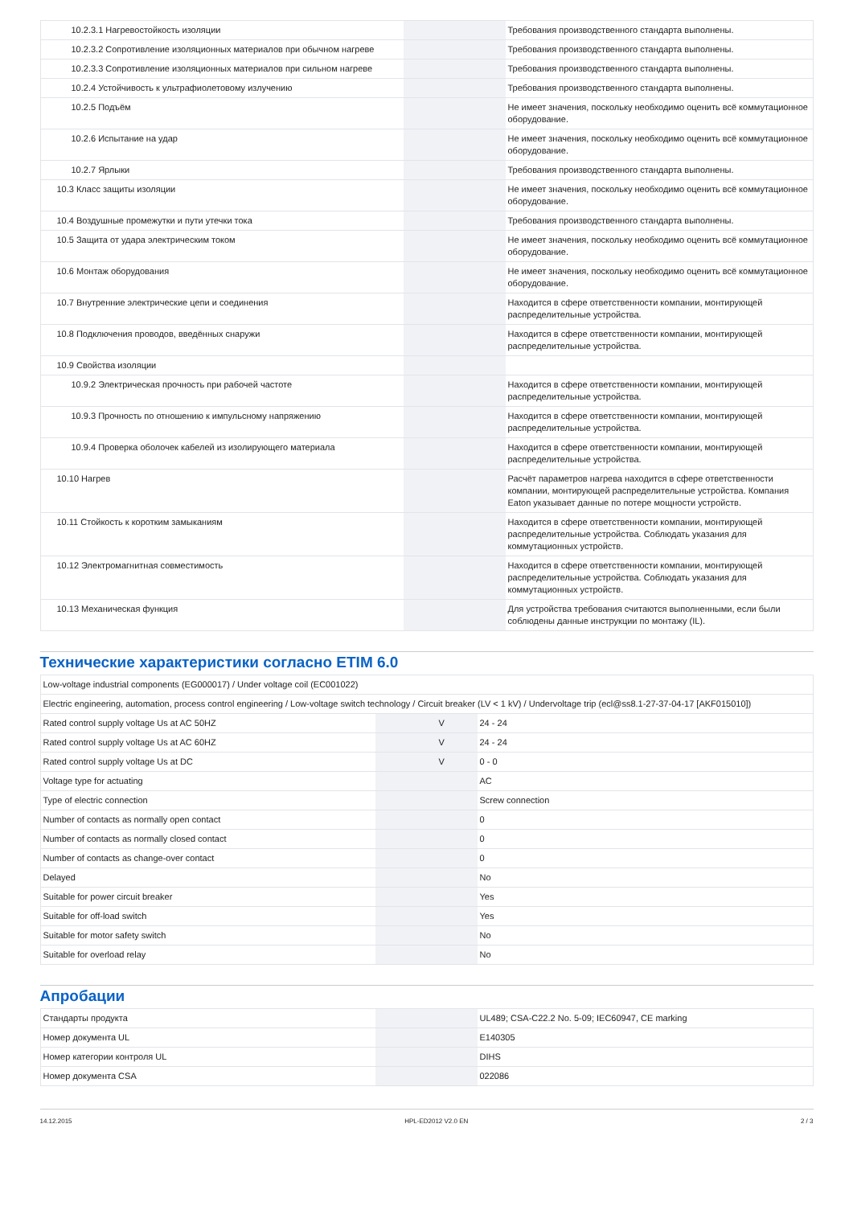| 10.2.3.1 Нагревостойкость изоляции | | | Требования производственного стандарта выполнены. |
| 10.2.3.2 Сопротивление изоляционных материалов при обычном нагреве | | | Требования производственного стандарта выполнены. |
| 10.2.3.3 Сопротивление изоляционных материалов при сильном нагреве | | | Требования производственного стандарта выполнены. |
| 10.2.4 Устойчивость к ультрафиолетовому излучению | | | Требования производственного стандарта выполнены. |
| 10.2.5 Подъём | | | Не имеет значения, поскольку необходимо оценить всё коммутационное оборудование. |
| 10.2.6 Испытание на удар | | | Не имеет значения, поскольку необходимо оценить всё коммутационное оборудование. |
| 10.2.7 Ярлыки | | | Требования производственного стандарта выполнены. |
| 10.3 Класс защиты изоляции | | | Не имеет значения, поскольку необходимо оценить всё коммутационное оборудование. |
| 10.4 Воздушные промежутки и пути утечки тока | | | Требования производственного стандарта выполнены. |
| 10.5 Защита от удара электрическим током | | | Не имеет значения, поскольку необходимо оценить всё коммутационное оборудование. |
| 10.6 Монтаж оборудования | | | Не имеет значения, поскольку необходимо оценить всё коммутационное оборудование. |
| 10.7 Внутренние электрические цепи и соединения | | | Находится в сфере ответственности компании, монтирующей распределительные устройства. |
| 10.8 Подключения проводов, введённых снаружи | | | Находится в сфере ответственности компании, монтирующей распределительные устройства. |
| 10.9 Свойства изоляции | | | |
| 10.9.2 Электрическая прочность при рабочей частоте | | | Находится в сфере ответственности компании, монтирующей распределительные устройства. |
| 10.9.3 Прочность по отношению к импульсному напряжению | | | Находится в сфере ответственности компании, монтирующей распределительные устройства. |
| 10.9.4 Проверка оболочек кабелей из изолирующего материала | | | Находится в сфере ответственности компании, монтирующей распределительные устройства. |
| 10.10 Нагрев | | | Расчёт параметров нагрева находится в сфере ответственности компании, монтирующей распределительные устройства. Компания Eaton указывает данные по потере мощности устройств. |
| 10.11 Стойкость к коротким замыканиям | | | Находится в сфере ответственности компании, монтирующей распределительные устройства. Соблюдать указания для коммутационных устройств. |
| 10.12 Электромагнитная совместимость | | | Находится в сфере ответственности компании, монтирующей распределительные устройства. Соблюдать указания для коммутационных устройств. |
| 10.13 Механическая функция | | | Для устройства требования считаются выполненными, если были соблюдены данные инструкции по монтажу (IL). |
Технические характеристики согласно ETIM 6.0
| Low-voltage industrial components (EG000017) / Under voltage coil (EC001022) | | | |
| Electric engineering, automation, process control engineering / Low-voltage switch technology / Circuit breaker (LV < 1 kV) / Undervoltage trip (ecl@ss8.1-27-37-04-17 [AKF015010]) | | | |
| Rated control supply voltage Us at AC 50HZ | | V | 24 - 24 |
| Rated control supply voltage Us at AC 60HZ | | V | 24 - 24 |
| Rated control supply voltage Us at DC | | V | 0 - 0 |
| Voltage type for actuating | | | AC |
| Type of electric connection | | | Screw connection |
| Number of contacts as normally open contact | | | 0 |
| Number of contacts as normally closed contact | | | 0 |
| Number of contacts as change-over contact | | | 0 |
| Delayed | | | No |
| Suitable for power circuit breaker | | | Yes |
| Suitable for off-load switch | | | Yes |
| Suitable for motor safety switch | | | No |
| Suitable for overload relay | | | No |
Апробации
| Стандарты продукта | | | UL489; CSA-C22.2 No. 5-09; IEC60947, CE marking |
| Номер документа UL | | | E140305 |
| Номер категории контроля UL | | | DIHS |
| Номер документа CSA | | | 022086 |
14.12.2015 HPL-ED2012 V2.0 EN 2 / 3